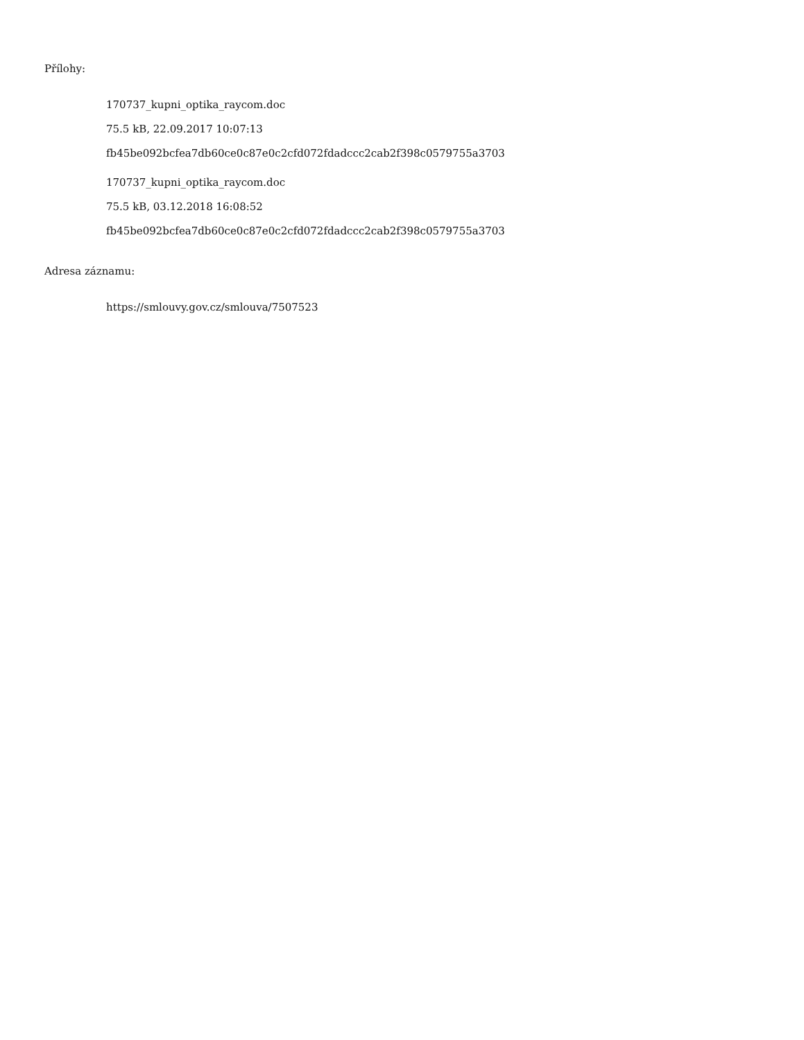Přílohy:
170737_kupni_optika_raycom.doc
75.5 kB, 22.09.2017 10:07:13
fb45be092bcfea7db60ce0c87e0c2cfd072fdadccc2cab2f398c0579755a3703
170737_kupni_optika_raycom.doc
75.5 kB, 03.12.2018 16:08:52
fb45be092bcfea7db60ce0c87e0c2cfd072fdadccc2cab2f398c0579755a3703
Adresa záznamu:
https://smlouvy.gov.cz/smlouva/7507523